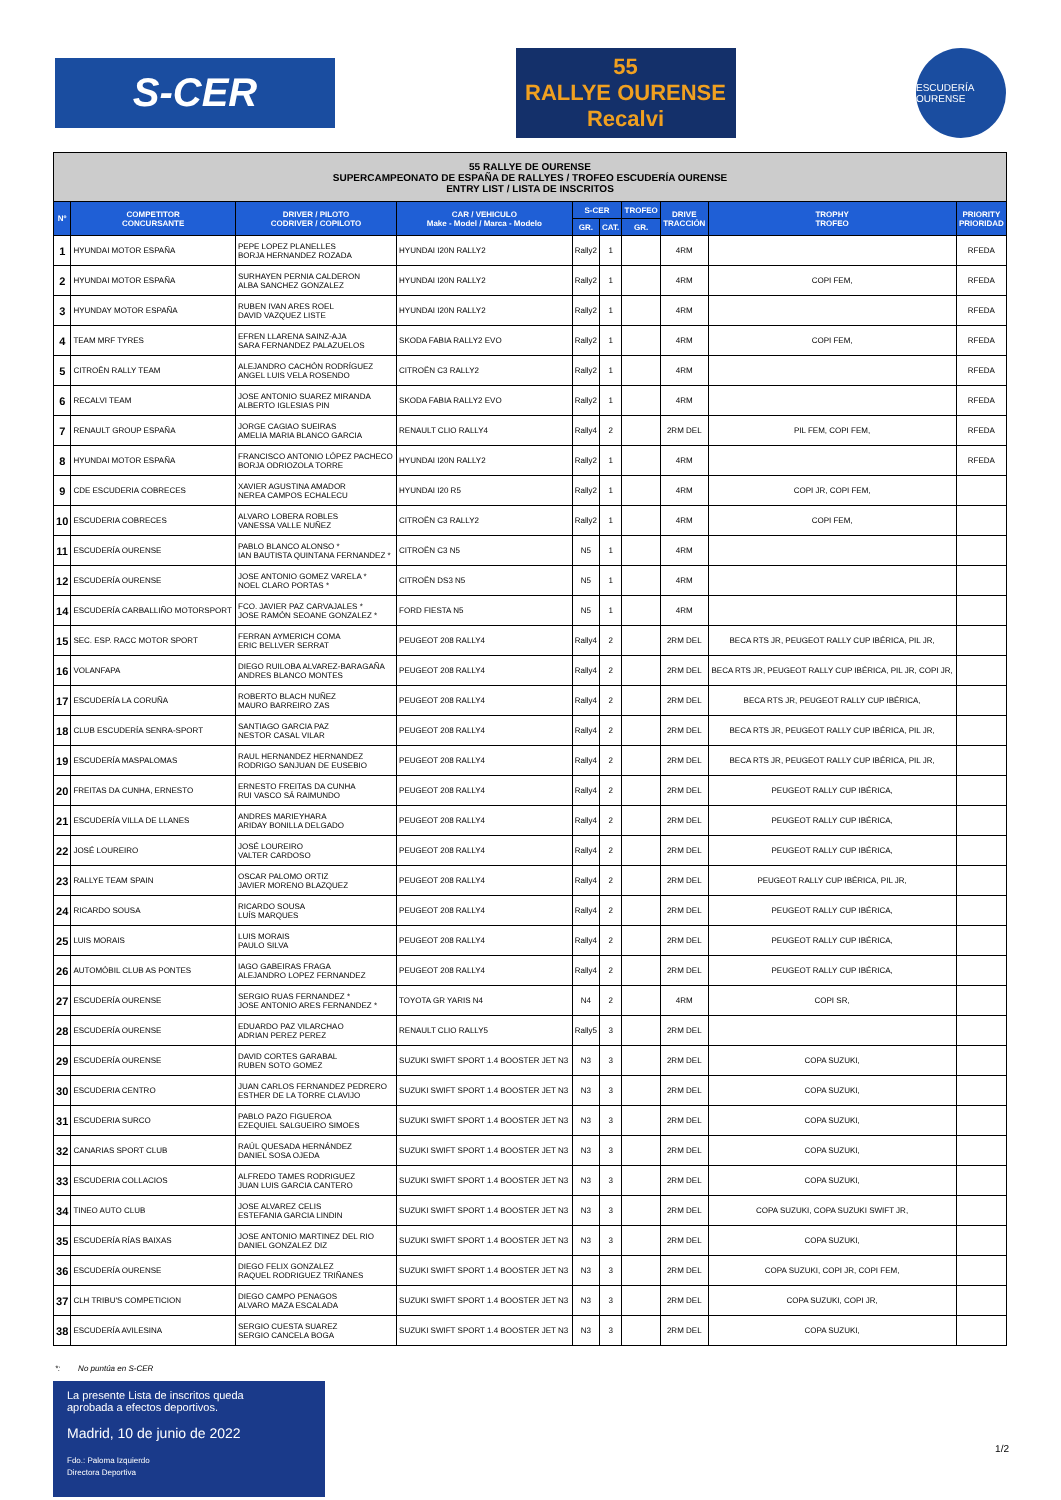S-CER
55
RALLYE OURENSE
Recalvi
ESCUDERÍA OURENSE
| 55 RALLYE DE OURENSE SUPERCAMPEONATO DE ESPAÑA DE RALLYES / TROFEO ESCUDERÍA OURENSE ENTRY LIST / LISTA DE INSCRITOS | | | | | | | | | |
| Nº | COMPETITOR CONCURSANTE | DRIVER / PILOTO CODRIVER / COPILOTO | CAR / VEHICULO Make - Model / Marca - Modelo | S-CER | | TROFEO | DRIVE TRACCIÓN | TROPHY TROFEO | PRIORITY PRIORIDAD |
| | | | | GR. | CAT. | GR. | | | |
| 1 | HYUNDAI MOTOR ESPAÑA | PEPE LOPEZ PLANELLES BORJA HERNANDEZ ROZADA | HYUNDAI I20N RALLY2 | Rally2 | 1 | | 4RM | | RFEDA |
| 2 | HYUNDAI MOTOR ESPAÑA | SURHAYEN PERNIA CALDERON ALBA SANCHEZ GONZALEZ | HYUNDAI I20N RALLY2 | Rally2 | 1 | | 4RM | COPI FEM, | RFEDA |
| 3 | HYUNDAY MOTOR ESPAÑA | RUBEN IVAN ARES ROEL DAVID VAZQUEZ LISTE | HYUNDAI I20N RALLY2 | Rally2 | 1 | | 4RM | | RFEDA |
| 4 | TEAM MRF TYRES | EFREN LLARENA SAINZ-AJA SARA FERNANDEZ PALAZUELOS | SKODA FABIA RALLY2 EVO | Rally2 | 1 | | 4RM | COPI FEM, | RFEDA |
| 5 | CITROËN RALLY TEAM | ALEJANDRO CACHÓN RODRÍGUEZ ANGEL LUIS VELA ROSENDO | CITROËN C3 RALLY2 | Rally2 | 1 | | 4RM | | RFEDA |
| 6 | RECALVI TEAM | JOSE ANTONIO SUAREZ MIRANDA ALBERTO IGLESIAS PIN | SKODA FABIA RALLY2 EVO | Rally2 | 1 | | 4RM | | RFEDA |
| 7 | RENAULT GROUP ESPAÑA | JORGE CAGIAO SUEIRAS AMELIA MARIA BLANCO GARCIA | RENAULT CLIO RALLY4 | Rally4 | 2 | | 2RM DEL | PIL FEM, COPI FEM, | RFEDA |
| 8 | HYUNDAI MOTOR ESPAÑA | FRANCISCO ANTONIO LÓPEZ PACHECO BORJA ODRIOZOLA TORRE | HYUNDAI I20N RALLY2 | Rally2 | 1 | | 4RM | | RFEDA |
| 9 | CDE ESCUDERIA COBRECES | XAVIER AGUSTINA AMADOR NEREA CAMPOS ECHALECU | HYUNDAI I20 R5 | Rally2 | 1 | | 4RM | COPI JR, COPI FEM, | |
| 10 | ESCUDERIA COBRECES | ALVARO LOBERA ROBLES VANESSA VALLE NUÑEZ | CITROËN C3 RALLY2 | Rally2 | 1 | | 4RM | COPI FEM, | |
| 11 | ESCUDERÍA OURENSE | PABLO BLANCO ALONSO * IAN BAUTISTA QUINTANA FERNANDEZ * | CITROËN C3 N5 | N5 | 1 | | 4RM | | |
| 12 | ESCUDERÍA OURENSE | JOSE ANTONIO GOMEZ VARELA * NOEL CLARO PORTAS * | CITROËN DS3 N5 | N5 | 1 | | 4RM | | |
| 14 | ESCUDERÍA CARBALLIÑO MOTORSPORT | FCO. JAVIER PAZ CARVAJALES * JOSE RAMÓN SEOANE GONZALEZ * | FORD FIESTA N5 | N5 | 1 | | 4RM | | |
| 15 | SEC. ESP. RACC MOTOR SPORT | FERRAN AYMERICH COMA ERIC BELLVER SERRAT | PEUGEOT 208 RALLY4 | Rally4 | 2 | | 2RM DEL | BECA RTS JR, PEUGEOT RALLY CUP IBÉRICA, PIL JR, | |
| 16 | VOLANFAPA | DIEGO RUILOBA ALVAREZ-BARAGAÑA ANDRES BLANCO MONTES | PEUGEOT 208 RALLY4 | Rally4 | 2 | | 2RM DEL | BECA RTS JR, PEUGEOT RALLY CUP IBÉRICA, PIL JR, COPI JR, | |
| 17 | ESCUDERÍA LA CORUÑA | ROBERTO BLACH NUÑEZ MAURO BARREIRO ZAS | PEUGEOT 208 RALLY4 | Rally4 | 2 | | 2RM DEL | BECA RTS JR, PEUGEOT RALLY CUP IBÉRICA, | |
| 18 | CLUB ESCUDERÍA SENRA-SPORT | SANTIAGO GARCIA PAZ NESTOR CASAL VILAR | PEUGEOT 208 RALLY4 | Rally4 | 2 | | 2RM DEL | BECA RTS JR, PEUGEOT RALLY CUP IBÉRICA, PIL JR, | |
| 19 | ESCUDERÍA MASPALOMAS | RAUL HERNANDEZ HERNANDEZ RODRIGO SANJUAN DE EUSEBIO | PEUGEOT 208 RALLY4 | Rally4 | 2 | | 2RM DEL | BECA RTS JR, PEUGEOT RALLY CUP IBÉRICA, PIL JR, | |
| 20 | FREITAS DA CUNHA, ERNESTO | ERNESTO FREITAS DA CUNHA RUI VASCO SÁ RAIMUNDO | PEUGEOT 208 RALLY4 | Rally4 | 2 | | 2RM DEL | PEUGEOT RALLY CUP IBÉRICA, | |
| 21 | ESCUDERÍA VILLA DE LLANES | ANDRES MARIEYHARA ARIDAY BONILLA DELGADO | PEUGEOT 208 RALLY4 | Rally4 | 2 | | 2RM DEL | PEUGEOT RALLY CUP IBÉRICA, | |
| 22 | JOSÉ LOUREIRO | JOSÉ LOUREIRO VALTER CARDOSO | PEUGEOT 208 RALLY4 | Rally4 | 2 | | 2RM DEL | PEUGEOT RALLY CUP IBÉRICA, | |
| 23 | RALLYE TEAM SPAIN | OSCAR PALOMO ORTIZ JAVIER MORENO BLAZQUEZ | PEUGEOT 208 RALLY4 | Rally4 | 2 | | 2RM DEL | PEUGEOT RALLY CUP IBÉRICA, PIL JR, | |
| 24 | RICARDO SOUSA | RICARDO SOUSA LUÍS MARQUES | PEUGEOT 208 RALLY4 | Rally4 | 2 | | 2RM DEL | PEUGEOT RALLY CUP IBÉRICA, | |
| 25 | LUIS MORAIS | LUIS MORAIS PAULO SILVA | PEUGEOT 208 RALLY4 | Rally4 | 2 | | 2RM DEL | PEUGEOT RALLY CUP IBÉRICA, | |
| 26 | AUTOMÓBIL CLUB AS PONTES | IAGO GABEIRAS FRAGA ALEJANDRO LOPEZ FERNANDEZ | PEUGEOT 208 RALLY4 | Rally4 | 2 | | 2RM DEL | PEUGEOT RALLY CUP IBÉRICA, | |
| 27 | ESCUDERÍA OURENSE | SERGIO RUAS FERNANDEZ * JOSE ANTONIO ARES FERNANDEZ * | TOYOTA GR YARIS N4 | N4 | 2 | | 4RM | COPI SR, | |
| 28 | ESCUDERÍA OURENSE | EDUARDO PAZ VILARCHAO ADRIAN PEREZ PEREZ | RENAULT CLIO RALLY5 | Rally5 | 3 | | 2RM DEL | | |
| 29 | ESCUDERÍA OURENSE | DAVID CORTES GARABAL RUBEN SOTO GOMEZ | SUZUKI SWIFT SPORT 1.4 BOOSTER JET N3 | N3 | 3 | | 2RM DEL | COPA SUZUKI, | |
| 30 | ESCUDERIA CENTRO | JUAN CARLOS FERNANDEZ PEDRERO ESTHER DE LA TORRE CLAVIJO | SUZUKI SWIFT SPORT 1.4 BOOSTER JET N3 | N3 | 3 | | 2RM DEL | COPA SUZUKI, | |
| 31 | ESCUDERIA SURCO | PABLO PAZO FIGUEROA EZEQUIEL SALGUEIRO SIMOES | SUZUKI SWIFT SPORT 1.4 BOOSTER JET N3 | N3 | 3 | | 2RM DEL | COPA SUZUKI, | |
| 32 | CANARIAS SPORT CLUB | RAÚL QUESADA HERNÁNDEZ DANIEL SOSA OJEDA | SUZUKI SWIFT SPORT 1.4 BOOSTER JET N3 | N3 | 3 | | 2RM DEL | COPA SUZUKI, | |
| 33 | ESCUDERIA COLLACIOS | ALFREDO TAMES RODRIGUEZ JUAN LUIS GARCIA CANTERO | SUZUKI SWIFT SPORT 1.4 BOOSTER JET N3 | N3 | 3 | | 2RM DEL | COPA SUZUKI, | |
| 34 | TINEO AUTO CLUB | JOSE ALVAREZ CELIS ESTEFANIA GARCIA LINDIN | SUZUKI SWIFT SPORT 1.4 BOOSTER JET N3 | N3 | 3 | | 2RM DEL | COPA SUZUKI, COPA SUZUKI SWIFT JR, | |
| 35 | ESCUDERÍA RÍAS BAIXAS | JOSE ANTONIO MARTINEZ DEL RIO DANIEL GONZALEZ DIZ | SUZUKI SWIFT SPORT 1.4 BOOSTER JET N3 | N3 | 3 | | 2RM DEL | COPA SUZUKI, | |
| 36 | ESCUDERÍA OURENSE | DIEGO FELIX GONZALEZ RAQUEL RODRIGUEZ TRIÑANES | SUZUKI SWIFT SPORT 1.4 BOOSTER JET N3 | N3 | 3 | | 2RM DEL | COPA SUZUKI, COPI JR, COPI FEM, | |
| 37 | CLH TRIBU'S COMPETICION | DIEGO CAMPO PENAGOS ALVARO MAZA ESCALADA | SUZUKI SWIFT SPORT 1.4 BOOSTER JET N3 | N3 | 3 | | 2RM DEL | COPA SUZUKI, COPI JR, | |
| 38 | ESCUDERÍA AVILESINA | SERGIO CUESTA SUAREZ SERGIO CANCELA BOGA | SUZUKI SWIFT SPORT 1.4 BOOSTER JET N3 | N3 | 3 | | 2RM DEL | COPA SUZUKI, | |
*: No puntúa en S-CER
La presente Lista de inscritos queda
aprobada a efectos deportivos.
Madrid, 10 de junio de 2022
Fdo.: Paloma Izquierdo
Directora Deportiva
1/2